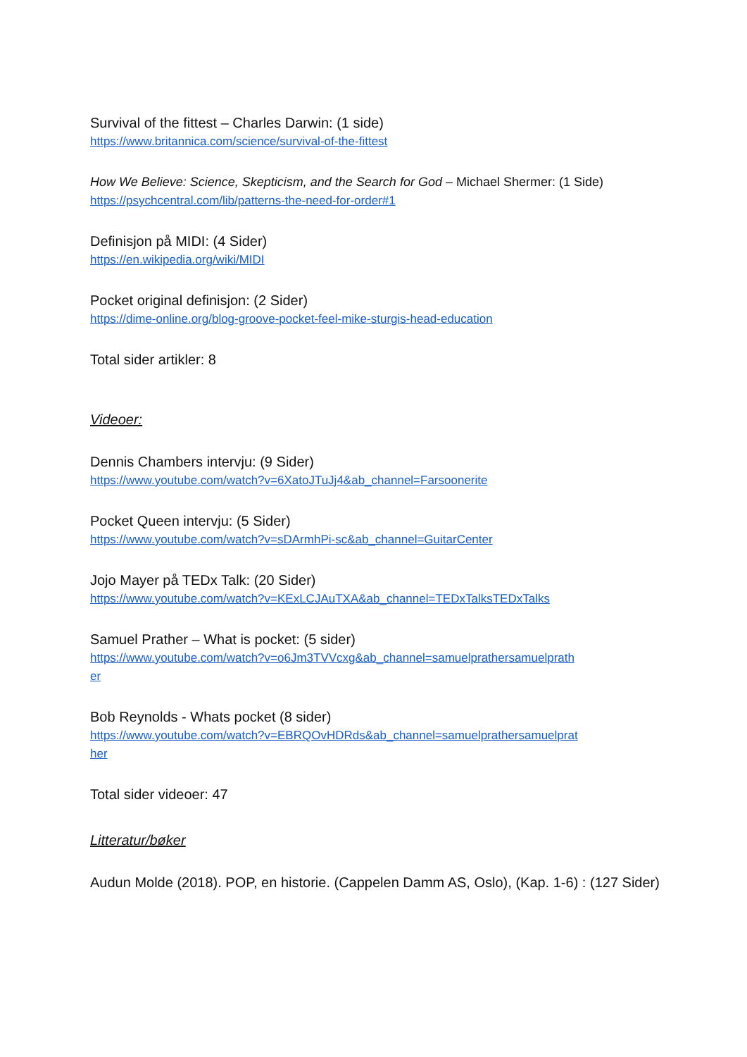Survival of the fittest – Charles Darwin: (1 side)
https://www.britannica.com/science/survival-of-the-fittest
How We Believe: Science, Skepticism, and the Search for God – Michael Shermer: (1 Side)
https://psychcentral.com/lib/patterns-the-need-for-order#1
Definisjon på MIDI: (4 Sider)
https://en.wikipedia.org/wiki/MIDI
Pocket original definisjon: (2 Sider)
https://dime-online.org/blog-groove-pocket-feel-mike-sturgis-head-education
Total sider artikler: 8
Videoer:
Dennis Chambers intervju: (9 Sider)
https://www.youtube.com/watch?v=6XatoJTuJj4&ab_channel=Farsoonerite
Pocket Queen intervju: (5 Sider)
https://www.youtube.com/watch?v=sDArmhPi-sc&ab_channel=GuitarCenter
Jojo Mayer på TEDx Talk: (20 Sider)
https://www.youtube.com/watch?v=KExLCJAuTXA&ab_channel=TEDxTalksTEDxTalks
Samuel Prather – What is pocket: (5 sider)
https://www.youtube.com/watch?v=o6Jm3TVVcxg&ab_channel=samuelprathersamuelprath
er
Bob Reynolds - Whats pocket (8 sider)
https://www.youtube.com/watch?v=EBRQOvHDRds&ab_channel=samuelprathersamuelprat
her
Total sider videoer: 47
Litteratur/bøker
Audun Molde (2018). POP, en historie. (Cappelen Damm AS, Oslo), (Kap. 1-6) : (127 Sider)